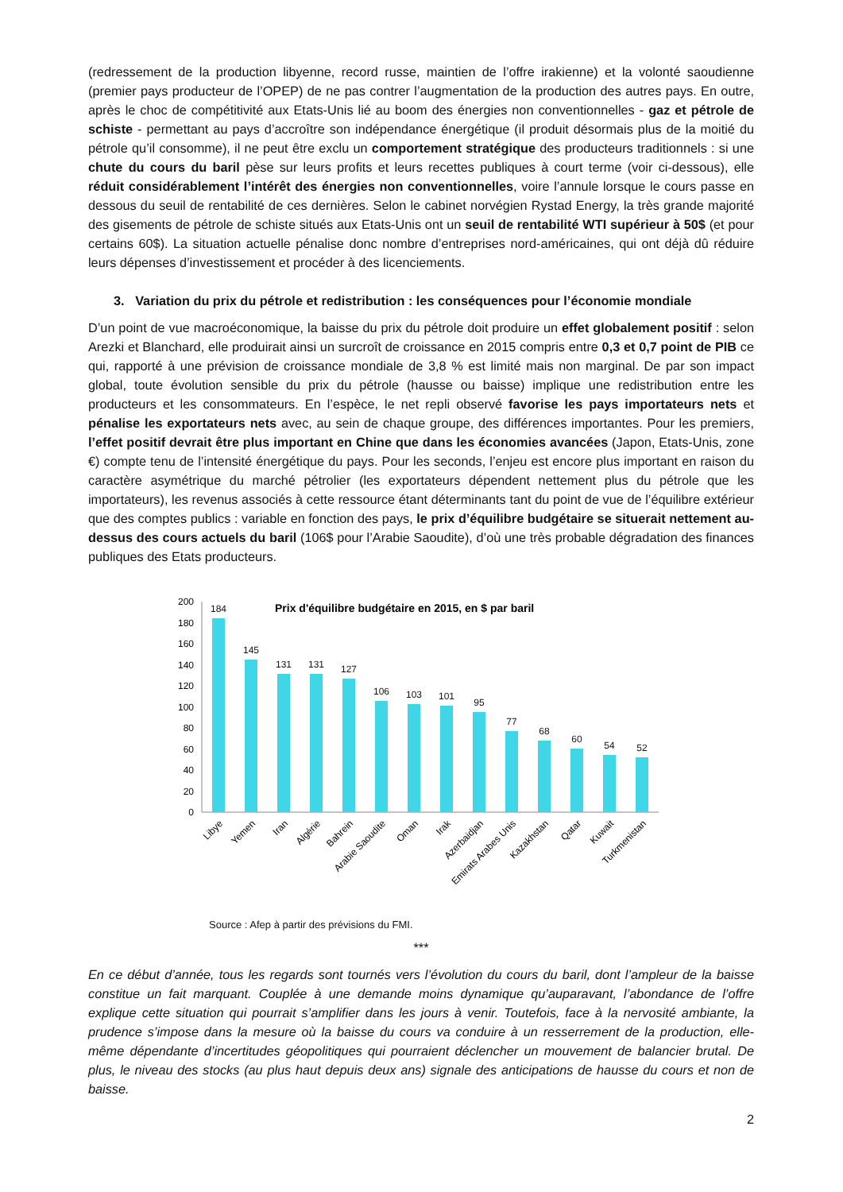(redressement de la production libyenne, record russe, maintien de l’offre irakienne) et la volonté saoudienne (premier pays producteur de l’OPEP) de ne pas contrer l’augmentation de la production des autres pays. En outre, après le choc de compétitivité aux Etats-Unis lié au boom des énergies non conventionnelles - gaz et pétrole de schiste - permettant au pays d’accroître son indépendance énergétique (il produit désormais plus de la moitié du pétrole qu’il consomme), il ne peut être exclu un comportement stratégique des producteurs traditionnels : si une chute du cours du baril pèse sur leurs profits et leurs recettes publiques à court terme (voir ci-dessous), elle réduit considérablement l’intérêt des énergies non conventionnelles, voire l’annule lorsque le cours passe en dessous du seuil de rentabilité de ces dernières. Selon le cabinet norvégien Rystad Energy, la très grande majorité des gisements de pétrole de schiste situés aux Etats-Unis ont un seuil de rentabilité WTI supérieur à 50$ (et pour certains 60$). La situation actuelle pénalise donc nombre d’entreprises nord-américaines, qui ont déjà dû réduire leurs dépenses d’investissement et procéder à des licenciements.
3. Variation du prix du pétrole et redistribution : les conséquences pour l’économie mondiale
D’un point de vue macroéconomique, la baisse du prix du pétrole doit produire un effet globalement positif : selon Arezki et Blanchard, elle produirait ainsi un surcroît de croissance en 2015 compris entre 0,3 et 0,7 point de PIB ce qui, rapporté à une prévision de croissance mondiale de 3,8 % est limité mais non marginal. De par son impact global, toute évolution sensible du prix du pétrole (hausse ou baisse) implique une redistribution entre les producteurs et les consommateurs. En l’espèce, le net repli observé favorise les pays importateurs nets et pénalise les exportateurs nets avec, au sein de chaque groupe, des différences importantes. Pour les premiers, l’effet positif devrait être plus important en Chine que dans les économies avancées (Japon, Etats-Unis, zone €) compte tenu de l’intensité énergétique du pays. Pour les seconds, l’enjeu est encore plus important en raison du caractère asymétrique du marché pétrolier (les exportateurs dépendent nettement plus du pétrole que les importateurs), les revenus associés à cette ressource étant déterminants tant du point de vue de l’équilibre extérieur que des comptes publics : variable en fonction des pays, le prix d’équilibre budgétaire se situerait nettement au-dessus des cours actuels du baril (106$ pour l’Arabie Saoudite), d’où une très probable dégradation des finances publiques des Etats producteurs.
Prix d'équilibre budgétaire en 2015, en $ par baril
0
20
40
60
80
100
120
140
160
180
200
184
145
131
131
127
106
103
101
95
77
68
60
54
52
Libye
Yemen
Iran
Algérie
Bahrein
Arabie Saoudite
Oman
Irak
Azerbaidjan
Emirats Arabes Unis
Kazakhstan
Qatar
Kuwait
Turkmenistan
Source : Afep à partir des prévisions du FMI.
***
En ce début d’année, tous les regards sont tournés vers l’évolution du cours du baril, dont l’ampleur de la baisse constitue un fait marquant. Couplée à une demande moins dynamique qu’auparavant, l’abondance de l’offre explique cette situation qui pourrait s’amplifier dans les jours à venir. Toutefois, face à la nervosité ambiante, la prudence s’impose dans la mesure où la baisse du cours va conduire à un resserrement de la production, elle-même dépendante d’incertitudes géopolitiques qui pourraient déclencher un mouvement de balancier brutal. De plus, le niveau des stocks (au plus haut depuis deux ans) signale des anticipations de hausse du cours et non de baisse.
2